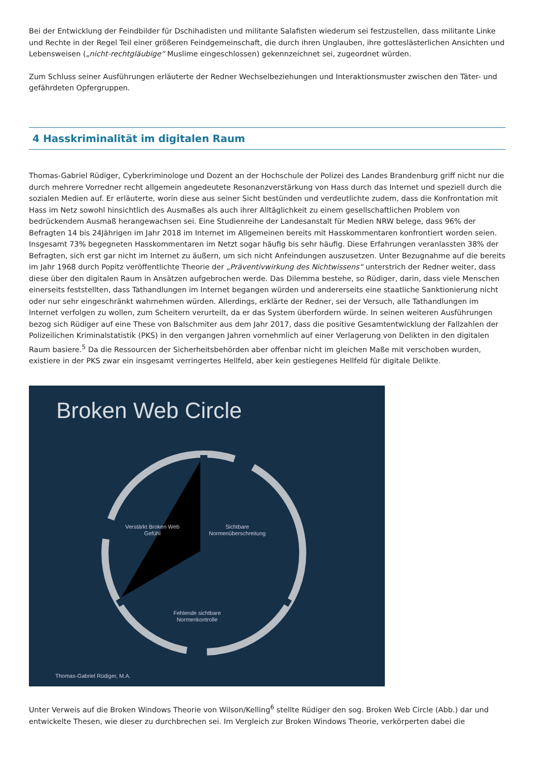Bei der Entwicklung der Feindbilder für Dschihadisten und militante Salafisten wiederum sei festzustellen, dass militante Linke und Rechte in der Regel Teil einer größeren Feindgemeinschaft, die durch ihren Unglauben, ihre gotteslästerlichen Ansichten und Lebensweisen („nicht-rechtgläubige“ Muslime eingeschlossen) gekennzeichnet sei, zugeordnet würden.
Zum Schluss seiner Ausführungen erläuterte der Redner Wechselbeziehungen und Interaktionsmuster zwischen den Täter- und gefährdeten Opfergruppen.
4 Hasskriminalität im digitalen Raum
Thomas-Gabriel Rüdiger, Cyberkriminologe und Dozent an der Hochschule der Polizei des Landes Brandenburg griff nicht nur die durch mehrere Vorredner recht allgemein angedeutete Resonanzverstärkung von Hass durch das Internet und speziell durch die sozialen Medien auf. Er erläuterte, worin diese aus seiner Sicht bestünden und verdeutlichte zudem, dass die Konfrontation mit Hass im Netz sowohl hinsichtlich des Ausmaßes als auch ihrer Alltäglichkeit zu einem gesellschaftlichen Problem von bedrückendem Ausmaß herangewachsen sei. Eine Studienreihe der Landesanstalt für Medien NRW belege, dass 96% der Befragten 14 bis 24Jährigen im Jahr 2018 im Internet im Allgemeinen bereits mit Hasskommentaren konfrontiert worden seien. Insgesamt 73% begegneten Hasskommentaren im Netzt sogar häufig bis sehr häufig. Diese Erfahrungen veranlassten 38% der Befragten, sich erst gar nicht im Internet zu äußern, um sich nicht Anfeindungen auszusetzen. Unter Bezugnahme auf die bereits im Jahr 1968 durch Popitz veröffentlichte Theorie der „Präventivwirkung des Nichtwissens“ unterstrich der Redner weiter, dass diese über den digitalen Raum in Ansätzen aufgebrochen werde. Das Dilemma bestehe, so Rüdiger, darin, dass viele Menschen einerseits feststellten, dass Tathandlungen im Internet begangen würden und andererseits eine staatliche Sanktionierung nicht oder nur sehr eingeschränkt wahrnehmen würden. Allerdings, erklärte der Redner, sei der Versuch, alle Tathandlungen im Internet verfolgen zu wollen, zum Scheitern verurteilt, da er das System überfordern würde. In seinen weiteren Ausführungen bezog sich Rüdiger auf eine These von Balschmiter aus dem Jahr 2017, dass die positive Gesamtentwicklung der Fallzahlen der Polizeilichen Kriminalstatistik (PKS) in den vergangen Jahren vornehmlich auf einer Verlagerung von Delikten in den digitalen Raum basiere.<sup>5</sup> Da die Ressourcen der Sicherheitsbehörden aber offenbar nicht im gleichen Maße mit verschoben wurden, existiere in der PKS zwar ein insgesamt verringertes Hellfeld, aber kein gestiegenes Hellfeld für digitale Delikte.
Broken Web Circle
Verstärkt Broken Web
Gefühl
Sichtbare
Normenüberschreitung
Fehlende sichtbare
Normenkontrolle
Thomas-Gabriel Rüdiger, M.A.
Unter Verweis auf die Broken Windows Theorie von Wilson/Kelling<sup>6</sup> stellte Rüdiger den sog. Broken Web Circle (Abb.) dar und entwickelte Thesen, wie dieser zu durchbrechen sei. Im Vergleich zur Broken Windows Theorie, verkörperten dabei die